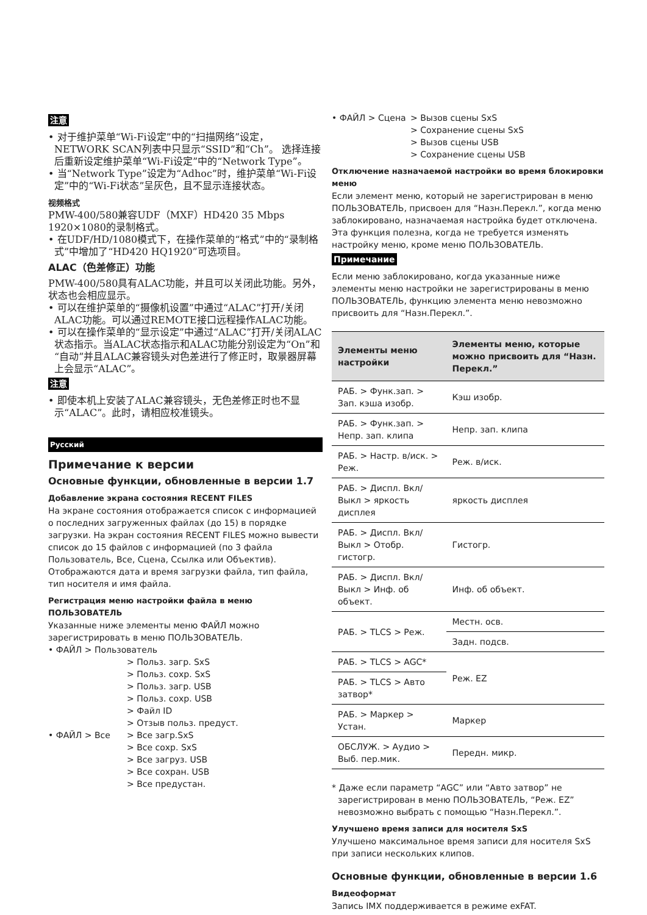注意
• 对于维护菜单“Wi-Fi设定”中的“扫描网络”设定，NETWORK SCAN列表中只显示“SSID”和“Ch”。 选择连接后重新设定维护菜单“Wi-Fi设定”中的“Network Type”。
• 当“Network Type”设定为“Adhoc”时，维护菜单“Wi-Fi设定”中的“Wi-Fi状态”呈灰色，且不显示连接状态。
视频格式
PMW-400/580兼容UDF（MXF）HD420 35 Mbps 1920×1080的录制格式。
• 在UDF/HD/1080模式下，在操作菜单的“格式”中的“录制格式”中增加了“HD420 HQ1920”可选项目。
ALAC（色差修正）功能
PMW-400/580具有ALAC功能，并且可以关闭此功能。另外，状态也会相应显示。
• 可以在维护菜单的“摄像机设置”中通过“ALAC”打开/关闭ALAC功能。可以通过REMOTE接口远程操作ALAC功能。
• 可以在操作菜单的“显示设定”中通过“ALAC”打开/关闭ALAC状态指示。当ALAC状态指示和ALAC功能分别设定为“On”和“自动”并且ALAC兼容镜头对色差进行了修正时，取景器屏幕上会显示“ALAC”。
注意
• 即使本机上安装了ALAC兼容镜头，无色差修正时也不显示“ALAC”。此时，请相应校准镜头。
Русский
Примечание к версии
Основные функции, обновленные в версии 1.7
Добавление экрана состояния RECENT FILES
На экране состояния отображается список с информацией о последних загруженных файлах (до 15) в порядке загрузки. На экран состояния RECENT FILES можно вывести список до 15 файлов с информацией (по 3 файла Пользователь, Все, Сцена, Ссылка или Объектив).
Отображаются дата и время загрузки файла, тип файла, тип носителя и имя файла.
Регистрация меню настройки файла в меню ПОЛЬЗОВАТЕЛЬ
Указанные ниже элементы меню ФАЙЛ можно зарегистрировать в меню ПОЛЬЗОВАТЕЛЬ.
• ФАЙЛ > Пользователь
> Польз. загр. SxS
> Польз. сохр. SxS
> Польз. загр. USB
> Польз. сохр. USB
> Файл ID
> Отзыв польз. предуст.
• ФАЙЛ > Все > Все загр.SxS
> Все сохр. SxS
> Все загруз. USB
> Все сохран. USB
> Все предустан.
• ФАЙЛ > Сцена > Вызов сцены SxS
> Сохранение сцены SxS
> Вызов сцены USB
> Сохранение сцены USB
Отключение назначаемой настройки во время блокировки меню
Если элемент меню, который не зарегистрирован в меню ПОЛЬЗОВАТЕЛЬ, присвоен для “Назн.Перекл.”, когда меню заблокировано, назначаемая настройка будет отключена. Эта функция полезна, когда не требуется изменять настройку меню, кроме меню ПОЛЬЗОВАТЕЛЬ.
Примечание
Если меню заблокировано, когда указанные ниже элементы меню настройки не зарегистрированы в меню ПОЛЬЗОВАТЕЛЬ, функцию элемента меню невозможно присвоить для “Назн.Перекл.”.
| Элементы меню настройки | Элементы меню, которые можно присвоить для “Назн. Перекл.” |
| --- | --- |
| РАБ. > Функ.зап. > Зап. кэша изобр. | Кэш изобр. |
| РАБ. > Функ.зап. > Непр. зап. клипа | Непр. зап. клипа |
| РАБ. > Настр. в/иск. > Реж. | Реж. в/иск. |
| РАБ. > Диспл. Вкл/Выкл > яркость дисплея | яркость дисплея |
| РАБ. > Диспл. Вкл/Выкл > Отобр. гистогр. | Гистогр. |
| РАБ. > Диспл. Вкл/Выкл > Инф. об объект. | Инф. об объект. |
| РАБ. > TLCS > Реж. | Местн. осв. |
| | Задн. подсв. |
| РАБ. > TLCS > AGC* | Реж. EZ |
| РАБ. > TLCS > Авто затвор* | |
| РАБ. > Маркер > Устан. | Маркер |
| ОБСЛУЖ. > Аудио > Выб. пер.мик. | Передн. микр. |
* Даже если параметр “AGC” или “Авто затвор” не зарегистрирован в меню ПОЛЬЗОВАТЕЛЬ, “Реж. EZ” невозможно выбрать с помощью “Назн.Перекл.”.
Улучшено время записи для носителя SxS
Улучшено максимальное время записи для носителя SxS при записи нескольких клипов.
Основные функции, обновленные в версии 1.6
Видеоформат
Запись IMX поддерживается в режиме exFAT.